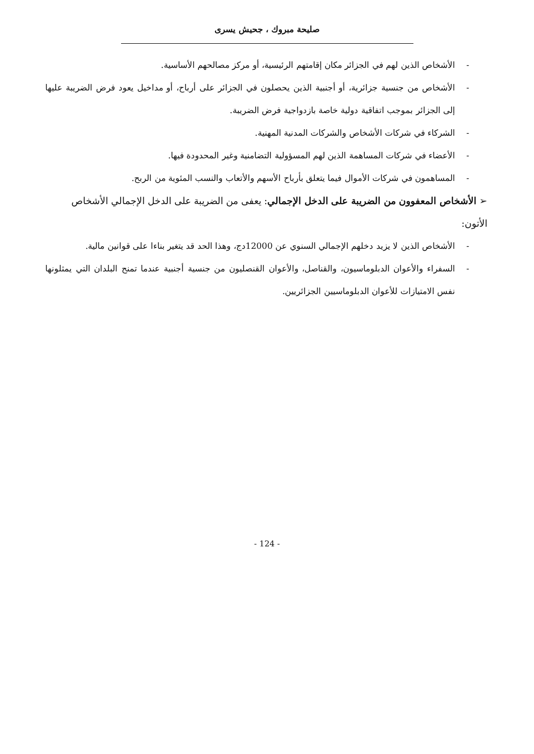صليحة مبروك ، جحيش يسرى
- الأشخاص الذين لهم في الجزائر مكان إقامتهم الرئيسية، أو مركز مصالحهم الأساسية.
- الأشخاص من جنسية جزائرية، أو أجنبية الذين يحصلون في الجزائر على أرباح، أو مداخيل يعود فرض الضريبة عليها إلى الجزائر بموجب اتفاقية دولية خاصة بازدواجية فرض الضريبة.
- الشركاء في شركات الأشخاص والشركات المدنية المهنية.
- الأعضاء في شركات المساهمة الذين لهم المسؤولية التضامنية وغير المحدودة فيها.
- المساهمون في شركات الأموال فيما يتعلق بأرباح الأسهم والأتعاب والنسب المئوية من الربح.
➢ الأشخاص المعفوون من الضريبة على الدخل الإجمالي: يعفى من الضريبة على الدخل الإجمالي الأشخاص الأتون:
- الأشخاص الذين لا يزيد دخلهم الإجمالي السنوي عن 12000دج، وهذا الحد قد يتغير بناءا على قوانين مالية.
- السفراء والأعوان الدبلوماسيون، والقناصل، والأعوان القنصليون من جنسية أجنبية عندما تمنح البلدان التي يمثلونها نفس الامتيازات للأعوان الدبلوماسيين الجزائريين.
- 124 -